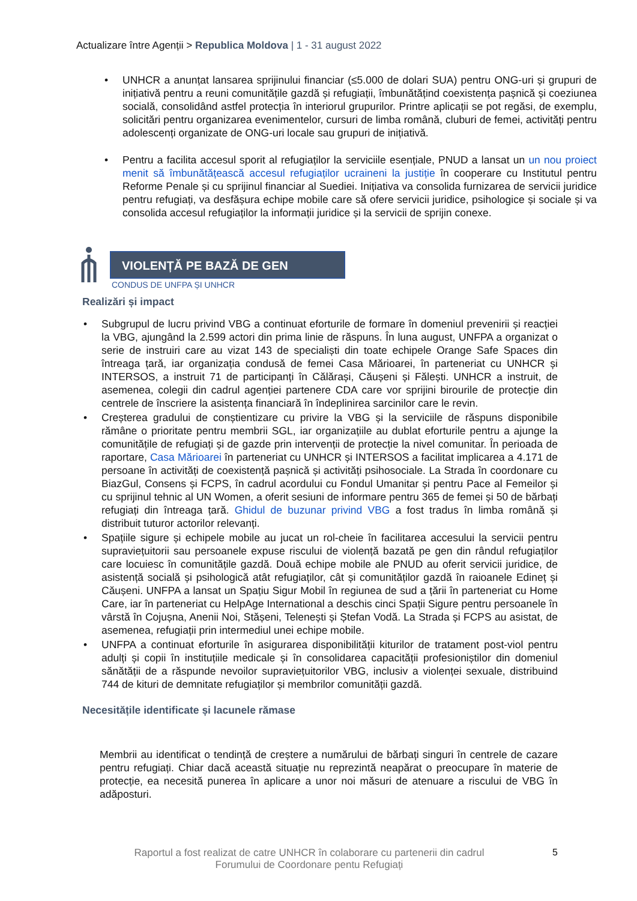Actualizare între Agenții > Republica Moldova | 1 - 31 august 2022
UNHCR a anunțat lansarea sprijinului financiar (≤5.000 de dolari SUA) pentru ONG-uri și grupuri de inițiativă pentru a reuni comunitățile gazdă și refugiații, îmbunătățind coexistența pașnică și coeziunea socială, consolidând astfel protecția în interiorul grupurilor. Printre aplicații se pot regăsi, de exemplu, solicitări pentru organizarea evenimentelor, cursuri de limba română, cluburi de femei, activități pentru adolescenți organizate de ONG-uri locale sau grupuri de inițiativă.
Pentru a facilita accesul sporit al refugiaților la serviciile esențiale, PNUD a lansat un un nou proiect menit să îmbunătățească accesul refugiaților ucraineni la justiție în cooperare cu Institutul pentru Reforme Penale și cu sprijinul financiar al Suediei. Inițiativa va consolida furnizarea de servicii juridice pentru refugiați, va desfășura echipe mobile care să ofere servicii juridice, psihologice și sociale și va consolida accesul refugiaților la informații juridice și la servicii de sprijin conexe.
VIOLENȚĂ PE BAZĂ DE GEN
CONDUS DE UNFPA ȘI UNHCR
Realizări și impact
Subgrupul de lucru privind VBG a continuat eforturile de formare în domeniul prevenirii și reacției la VBG, ajungând la 2.599 actori din prima linie de răspuns. În luna august, UNFPA a organizat o serie de instruiri care au vizat 143 de specialiști din toate echipele Orange Safe Spaces din întreaga țară, iar organizația condusă de femei Casa Mărioarei, în parteneriat cu UNHCR și INTERSOS, a instruit 71 de participanți în Călărași, Căușeni și Fălești. UNHCR a instruit, de asemenea, colegii din cadrul agenției partenere CDA care vor sprijini birourile de protecție din centrele de înscriere la asistența financiară în îndeplinirea sarcinilor care le revin.
Creșterea gradului de conștientizare cu privire la VBG și la serviciile de răspuns disponibile rămâne o prioritate pentru membrii SGL, iar organizațiile au dublat eforturile pentru a ajunge la comunitățile de refugiați și de gazde prin intervenții de protecție la nivel comunitar. În perioada de raportare, Casa Mărioarei în parteneriat cu UNHCR și INTERSOS a facilitat implicarea a 4.171 de persoane în activități de coexistență pașnică și activități psihosociale. La Strada în coordonare cu BiazGul, Consens și FCPS, în cadrul acordului cu Fondul Umanitar și pentru Pace al Femeilor și cu sprijinul tehnic al UN Women, a oferit sesiuni de informare pentru 365 de femei și 50 de bărbați refugiați din întreaga țară. Ghidul de buzunar privind VBG a fost tradus în limba română și distribuit tuturor actorilor relevanți.
Spațiile sigure și echipele mobile au jucat un rol-cheie în facilitarea accesului la servicii pentru supraviețuitorii sau persoanele expuse riscului de violență bazată pe gen din rândul refugiaților care locuiesc în comunitățile gazdă. Două echipe mobile ale PNUD au oferit servicii juridice, de asistență socială și psihologică atât refugiaților, cât și comunităților gazdă în raioanele Edineț și Căușeni. UNFPA a lansat un Spațiu Sigur Mobil în regiunea de sud a țării în parteneriat cu Home Care, iar în parteneriat cu HelpAge International a deschis cinci Spații Sigure pentru persoanele în vârstă în Cojușna, Anenii Noi, Stășeni, Telenești și Ștefan Vodă. La Strada și FCPS au asistat, de asemenea, refugiații prin intermediul unei echipe mobile.
UNFPA a continuat eforturile în asigurarea disponibilității kiturilor de tratament post-viol pentru adulți și copii în instituțiile medicale și în consolidarea capacității profesioniștilor din domeniul sănătății de a răspunde nevoilor supraviețuitorilor VBG, inclusiv a violenței sexuale, distribuind 744 de kituri de demnitate refugiaților și membrilor comunității gazdă.
Necesitățile identificate și lacunele rămase
Membrii au identificat o tendință de creștere a numărului de bărbați singuri în centrele de cazare pentru refugiați. Chiar dacă această situație nu reprezintă neapărat o preocupare în materie de protecție, ea necesită punerea în aplicare a unor noi măsuri de atenuare a riscului de VBG în adăposturi.
Raportul a fost realizat de catre UNHCR în colaborare cu partenerii din cadrul Forumului de Coordonare pentu Refugiați
5